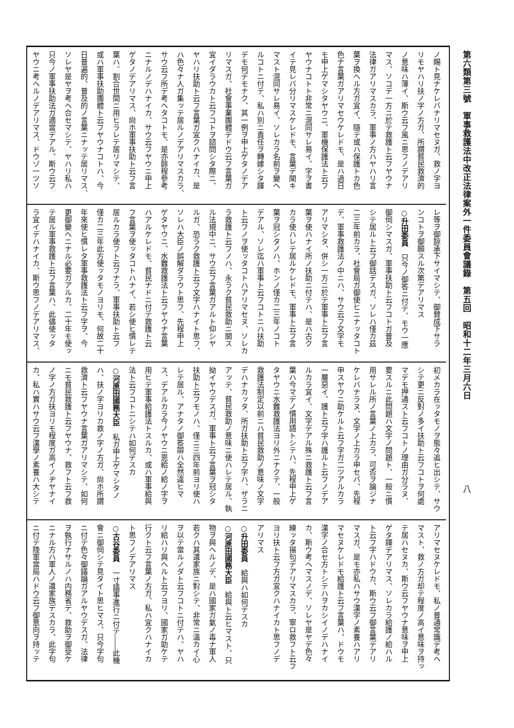第六類第三號　軍事救護法中改正法律案外一件委員會議錄　第五回　昭和十二年三月六日
八
ノ賜ト見ナケレバナリマセヌガ、救ノ字ヨ
リモヤハリ扶ノ字ノ方ガ、所謂貧民救濟的
ノ意味ハ薄イ、斯ウ云フ風ニ思フノデアリ
マス、ソコデ一方ニ於テ救護ト云フヤウナ
法律ガアリマスカラ、軍事ノ方ハヤハリ言
葉ヲ換ヘル方ガ宜イ、隨テ或ハ保護トカ色
色ナ言葉ガアリマセウケレドモ、是ハ過日
モ申上ゲマシタヤウニ、軍機保護法ト云フ
ヤウナコトト非常ニ混同サレ易イ、字ヲ書
イテ見レバ分リマスケレドモ、言葉デ聞キ
マスト混同サレ易イ、ソレカラ名前ヲ變ヘ
ルコトニ付テ、私ハ別ニ責任ヲ轉嫁シタ譯
デモ何デモナク、其一例ヲ申上ゲタノデア
リマスガ、社會事業團體デドウ云フ言葉ガ
宜イダラウカト云フコトヲ諮問シタ際ニ、
ヤハリ扶助ト云フ言葉ガ宜クハナイカ、是
ハ色々ナ人ガ集ッテ居ルノデアリマスカラ、
サウ云フ所デ考ヘタコトモ、是亦餘程參考
ニナルノデハナイカ、サウ云フヤウニ申上
ゲタノデアリマス、尙ホ軍事扶助ト云フ言
葉ハ、割合世間ニ用ヒラレテ居リマシテ、
或ハ軍事扶助團體ト云フヤウナコトハ、今
日普遍的、普及的ノ言葉ニナッテ居リマス、
ソレヤ是ヤヲ考ヘ合セマシテ、ヤハリ私ハ
只今ノ軍事扶助法ガ適當デアル、斯ウ云フ
ヤウニ考ヘルノデアリマス、ドウゾ一ツソ
レ等ヲ御諒承下サイマシテ、御賛成下サラ
ンコトヲ御願スル次第デアリマス
○升田委員　只今ノ御答ニ付テ、モウ一應
御伺シマスガ、軍事扶助ト云フコトガ普及
シテ居ルト云フ御話デスガ、ソレハ僅カ茲
二三年前カラ、社會局ガ御使ヒニナッタコト
デ、軍事救護法ノ中ニハ、サウ云フ文字モ
アリマシタ、併シ一方ニ於テ軍事ト云フ言
葉ヲ使ハナイ所ノ扶助ニ付テハ、是ハ古ク
カラ使ハレテ居ルケレドモ、軍事ト云フ言
葉ヲ冠シタノハ、ホンノ僅カ二三年ノコト
デアル、ソレ迄ハ軍事ト云フコトニハ扶助
ト云フノヲ使ッタコトハアリマセヌ、ソレカ
ラ救護ト云フノハ、永ラク貧民救助ニ關ス
ル法規中ニ、サウ云フ言葉ガアルト仰シヤ
ルガ、恐ラク救護ト云フ文字ハナイト思フ、
ソレハ大臣ノ誤解ダラウト思フ、先程申上
ゲタヤウニ、水難救護法ト云フヤウナ言葉
ハアルケレドモ、貧民ナドニ付テ救護ト云
フ言葉ヲ使ッタコトハナイ、若シ使ヒ慣レテ
居ルカラ使フト云フナラ、軍事扶助ト云フ
僅カ二三年此方使ッタモノヨリモ、何故二十
年來使ヒ慣レタ軍事救護法ト云フ字ヲ、今
更御變ヘニナル必要ガアルカ、二十年モ使ッ
テ居ル軍事救護ト云フ言葉ハ、此儘使ッタ
ラ宜イデハナイカ、斯ウ思フノデアリマス、
初メカラ在ッタモノヲ態々追ヒ出シテ、サウ
シテ更ニ反對ノ多イ扶助ト云フコトヲ何處
マデモ押通スト云フコトノ理由ガ分ラヌ、
要スルニ此問題ハ文字ノ問題ト、一般ニ慣
用サレル所ノ言葉ノ上カラ、可否ヲ論ジナ
ケレバナラヌ、文字ノ上カラ申セバ、先程
申スヤウニ助ケルト云フ字ガ二ツアルカラ
一層惡イ、護ト云フ字ハ護ルト云フノデア
ルカラ宜イ、文字デアル殊ニ救護ト云フ言
葉ハ今マデノ慣用語トシテハ、先程申上ゲ
タヤウニ水難救護法ヨリ外ニナクテ、一般
救護法制定以前ニハ貧民救助ノ意味ノ文字
デハナカッタ、所ガ扶助ト云フ字ハ、ザラニ
アッテ、貧民救助ノ意味ニ使ハレテ居ル、執
拗イヤウデスガ、軍事ト云フ言葉ヲ冠シタ
扶助ト云フモノハ、僅ニ三四年前ヨリ使ハ
レテ居ル、アナタノ御答辯ハ全然違ヒマ
ス、デアルカラ今ノヤウニ恩給ノ給ノ字ヲ
用ヒテ軍事給護法トスルカ、或ハ軍事給與
法ト云フコトニシテハ如何デスカ
○河原田國務大臣　私ガ申上ゲマシタノ
ハ、扶ノ字ヨリカ救ノ字ノ方ガ、尙ホ所謂
救濟ト云フヤウナ言葉ガアリマシテ、如何
ニモ貧民救護ト云フヤウナ、救フト云フ救
ノ字ノ方ガ扶ヨリモ程度ガ高イノヂヤナイ
カ、私ハ實ハサウ云フ漢學ノ素養ハ大シテ
アリマセヌケレドモ、私ノ普通常識デ考ヘ
マスト、救ノ方ガ却テ程度ノ高イ意味ヲ持ッ
テ居ハセヌカ、斯ウ云フヤウナ意味ヲ申上
ゲタ譯デアリマス、ソレカラ給護ノ給ハル
ト云フ字ハドウカ、斯ウ云フ御言葉デアリ
マスガ、是モ亦私ハサウ漢字ノ素養ハアリ
マセヌケレドモ給護ト云フ言葉ハ、ドウモ
漢字ノ合セ方トシテハヲカシイノデハナイ
カ、斯ウ考ヘマスノデ、ソレヤ是ヤデ色々
練ッタ揚句デアリマスカラ、寧ロ救フト云フ
ヨリ扶ト云フ方ガ宜クハナイカト思フノデ
アリマス
○升田委員　給與ハ如何デスカ
○河原田國務大臣　給與ト云ヒマスト、只
物ヲ與ヘルノデ、是ハ國家ガ氣ノ毒ナ軍人
若クハ其遺家族ニ對シテ、非常ニ溫カイ心
ヲ以テ當ルノダト云フコトニ付テハ、ヤハ
リ給ハリ與ヘルト云フヨリ、國家ガ助ケテ
行クト云フ言葉ノ方ガ、私ハ宜クハナイカ
ト思フノデアリマス
○古谷委員　一寸議事進行ニ付テ――此機
會ニ御伺シテ見タイト思ヒマス、只今字句
ニ付テ色々御議論ガアルヤウデスガ、法律
ヲ執行ナサルノハ内務省デ、救助ヲ御受ケ
ニナル方ハ軍人ノ遺家族デスカラ、此字句
ニ付テ陸軍當局ハドウ云フ御意向ヲ持ッテ